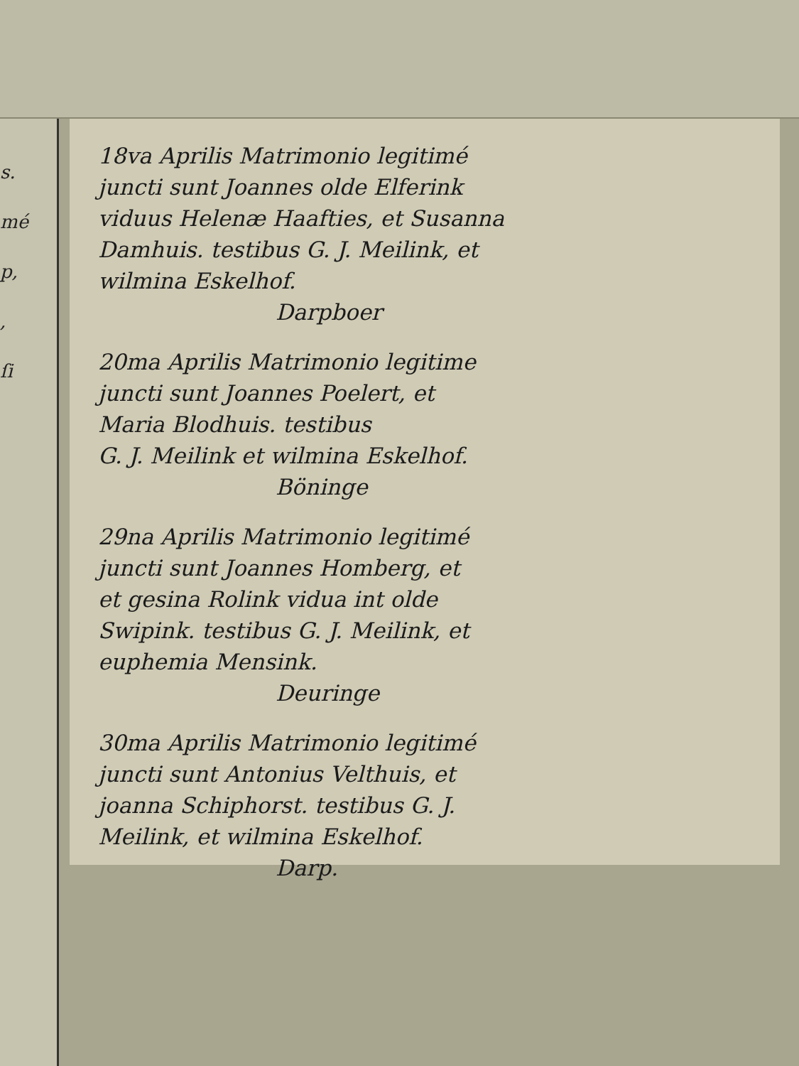s.
mé
p,
,
ſi
18va Aprilis Matrimonio legitimé
juncti sunt Joannes olde Elferink
viduus Helenæ Haafties, et Susanna
Damhuis. testibus G. J. Meilink, et
wilmina Eskelhof.
Darpboer
20ma Aprilis Matrimonio legitime
juncti sunt Joannes Poelert, et
Maria Blodhuis. testibus
G. J. Meilink et wilmina Eskelhof.
Böninge
29na Aprilis Matrimonio legitimé
juncti sunt Joannes Homberg, et
et gesina Rolink vidua int olde
Swipink. testibus G. J. Meilink, et
euphemia Mensink.
Deuringe
30ma Aprilis Matrimonio legitimé
juncti sunt Antonius Velthuis, et
joanna Schiphorst. testibus G. J.
Meilink, et wilmina Eskelhof.
Darp.